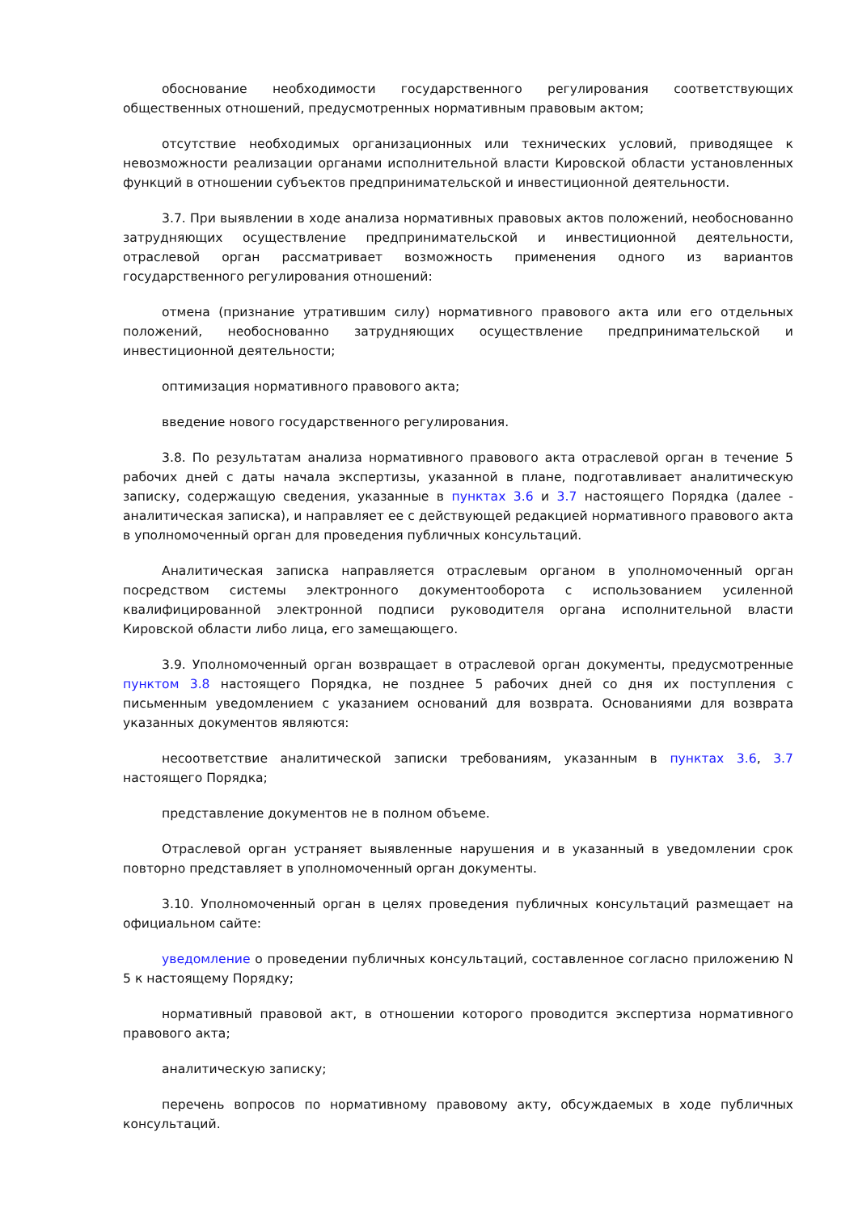обоснование необходимости государственного регулирования соответствующих общественных отношений, предусмотренных нормативным правовым актом;
отсутствие необходимых организационных или технических условий, приводящее к невозможности реализации органами исполнительной власти Кировской области установленных функций в отношении субъектов предпринимательской и инвестиционной деятельности.
3.7. При выявлении в ходе анализа нормативных правовых актов положений, необоснованно затрудняющих осуществление предпринимательской и инвестиционной деятельности, отраслевой орган рассматривает возможность применения одного из вариантов государственного регулирования отношений:
отмена (признание утратившим силу) нормативного правового акта или его отдельных положений, необоснованно затрудняющих осуществление предпринимательской и инвестиционной деятельности;
оптимизация нормативного правового акта;
введение нового государственного регулирования.
3.8. По результатам анализа нормативного правового акта отраслевой орган в течение 5 рабочих дней с даты начала экспертизы, указанной в плане, подготавливает аналитическую записку, содержащую сведения, указанные в пунктах 3.6 и 3.7 настоящего Порядка (далее - аналитическая записка), и направляет ее с действующей редакцией нормативного правового акта в уполномоченный орган для проведения публичных консультаций.
Аналитическая записка направляется отраслевым органом в уполномоченный орган посредством системы электронного документооборота с использованием усиленной квалифицированной электронной подписи руководителя органа исполнительной власти Кировской области либо лица, его замещающего.
3.9. Уполномоченный орган возвращает в отраслевой орган документы, предусмотренные пунктом 3.8 настоящего Порядка, не позднее 5 рабочих дней со дня их поступления с письменным уведомлением с указанием оснований для возврата. Основаниями для возврата указанных документов являются:
несоответствие аналитической записки требованиям, указанным в пунктах 3.6, 3.7 настоящего Порядка;
представление документов не в полном объеме.
Отраслевой орган устраняет выявленные нарушения и в указанный в уведомлении срок повторно представляет в уполномоченный орган документы.
3.10. Уполномоченный орган в целях проведения публичных консультаций размещает на официальном сайте:
уведомление о проведении публичных консультаций, составленное согласно приложению N 5 к настоящему Порядку;
нормативный правовой акт, в отношении которого проводится экспертиза нормативного правового акта;
аналитическую записку;
перечень вопросов по нормативному правовому акту, обсуждаемых в ходе публичных консультаций.